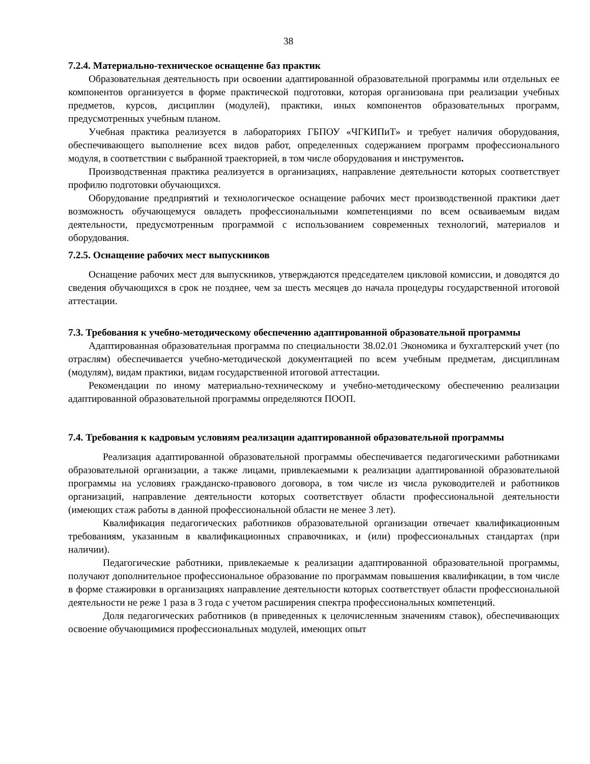38
7.2.4. Материально-техническое оснащение баз практик
Образовательная деятельность при освоении адаптированной образовательной программы или отдельных ее компонентов организуется в форме практической подготовки, которая организована при реализации учебных предметов, курсов, дисциплин (модулей), практики, иных компонентов образовательных программ, предусмотренных учебным планом.
Учебная практика реализуется в лабораториях ГБПОУ «ЧГКИПиТ» и требует наличия оборудования, обеспечивающего выполнение всех видов работ, определенных содержанием программ профессионального модуля, в соответствии с выбранной траекторией, в том числе оборудования и инструментов.
Производственная практика реализуется в организациях, направление деятельности которых соответствует профилю подготовки обучающихся.
Оборудование предприятий и технологическое оснащение рабочих мест производственной практики дает возможность обучающемуся овладеть профессиональными компетенциями по всем осваиваемым видам деятельности, предусмотренным программой с использованием современных технологий, материалов и оборудования.
7.2.5. Оснащение рабочих мест выпускников
Оснащение рабочих мест для выпускников, утверждаются председателем цикловой комиссии, и доводятся до сведения обучающихся в срок не позднее, чем за шесть месяцев до начала процедуры государственной итоговой аттестации.
7.3. Требования к учебно-методическому обеспечению адаптированной образовательной программы
Адаптированная образовательная программа по специальности 38.02.01 Экономика и бухгалтерский учет (по отраслям) обеспечивается учебно-методической документацией по всем учебным предметам, дисциплинам (модулям), видам практики, видам государственной итоговой аттестации.
Рекомендации по иному материально-техническому и учебно-методическому обеспечению реализации адаптированной образовательной программы определяются ПООП.
7.4. Требования к кадровым условиям реализации адаптированной образовательной программы
Реализация адаптированной образовательной программы обеспечивается педагогическими работниками образовательной организации, а также лицами, привлекаемыми к реализации адаптированной образовательной программы на условиях гражданско-правового договора, в том числе из числа руководителей и работников организаций, направление деятельности которых соответствует области профессиональной деятельности (имеющих стаж работы в данной профессиональной области не менее 3 лет).
Квалификация педагогических работников образовательной организации отвечает квалификационным требованиям, указанным в квалификационных справочниках, и (или) профессиональных стандартах (при наличии).
Педагогические работники, привлекаемые к реализации адаптированной образовательной программы, получают дополнительное профессиональное образование по программам повышения квалификации, в том числе в форме стажировки в организациях направление деятельности которых соответствует области профессиональной деятельности не реже 1 раза в 3 года с учетом расширения спектра профессиональных компетенций.
Доля педагогических работников (в приведенных к целочисленным значениям ставок), обеспечивающих освоение обучающимися профессиональных модулей, имеющих опыт